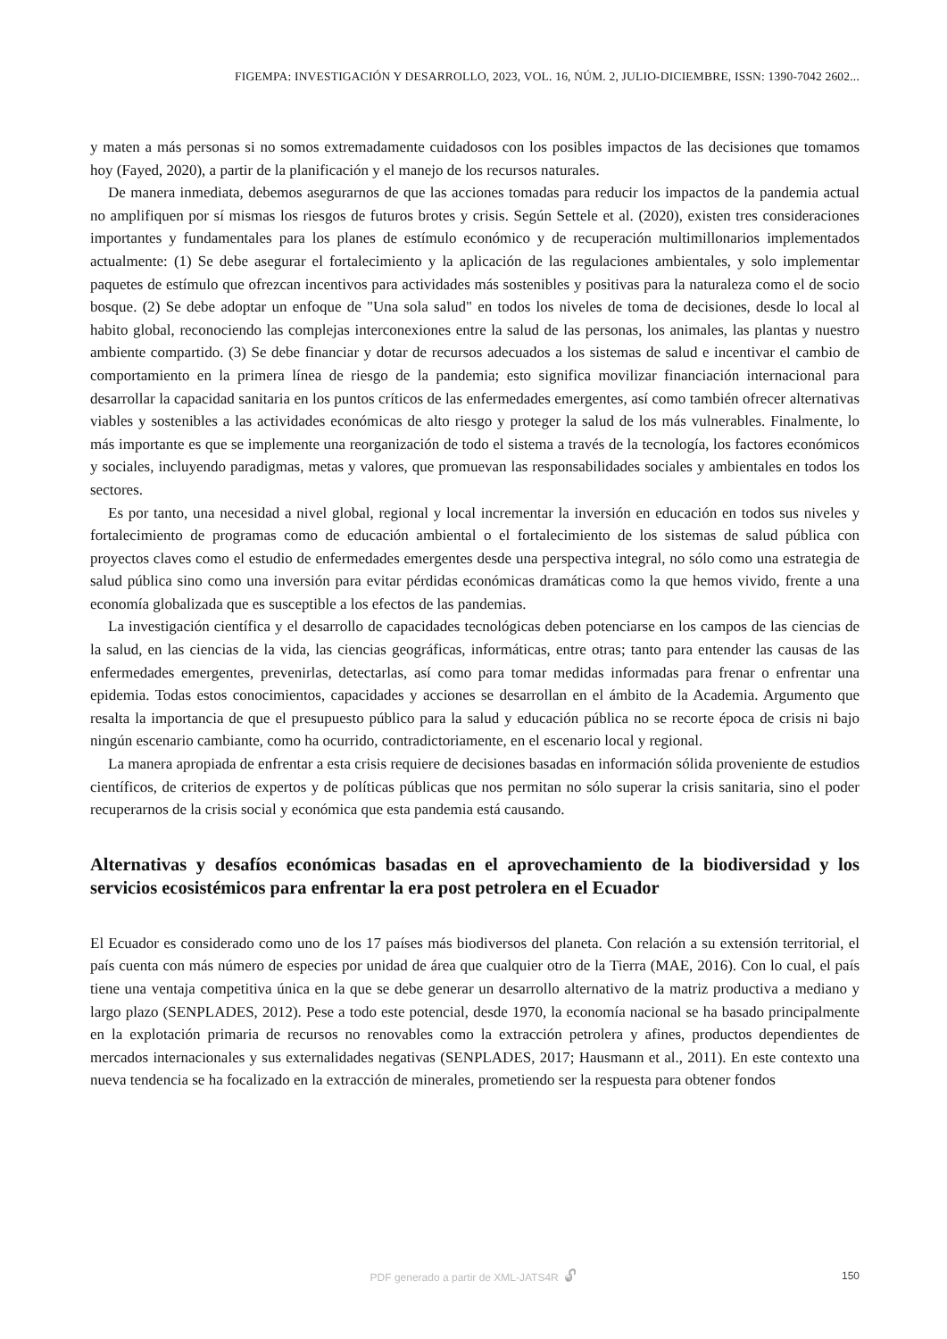FIGEMPA: INVESTIGACIÓN Y DESARROLLO, 2023, VOL. 16, NÚM. 2, JULIO-DICIEMBRE, ISSN: 1390-7042 2602...
y maten a más personas si no somos extremadamente cuidadosos con los posibles impactos de las decisiones que tomamos hoy (Fayed, 2020), a partir de la planificación y el manejo de los recursos naturales.
De manera inmediata, debemos asegurarnos de que las acciones tomadas para reducir los impactos de la pandemia actual no amplifiquen por sí mismas los riesgos de futuros brotes y crisis. Según Settele et al. (2020), existen tres consideraciones importantes y fundamentales para los planes de estímulo económico y de recuperación multimillonarios implementados actualmente: (1) Se debe asegurar el fortalecimiento y la aplicación de las regulaciones ambientales, y solo implementar paquetes de estímulo que ofrezcan incentivos para actividades más sostenibles y positivas para la naturaleza como el de socio bosque. (2) Se debe adoptar un enfoque de "Una sola salud" en todos los niveles de toma de decisiones, desde lo local al habito global, reconociendo las complejas interconexiones entre la salud de las personas, los animales, las plantas y nuestro ambiente compartido. (3) Se debe financiar y dotar de recursos adecuados a los sistemas de salud e incentivar el cambio de comportamiento en la primera línea de riesgo de la pandemia; esto significa movilizar financiación internacional para desarrollar la capacidad sanitaria en los puntos críticos de las enfermedades emergentes, así como también ofrecer alternativas viables y sostenibles a las actividades económicas de alto riesgo y proteger la salud de los más vulnerables. Finalmente, lo más importante es que se implemente una reorganización de todo el sistema a través de la tecnología, los factores económicos y sociales, incluyendo paradigmas, metas y valores, que promuevan las responsabilidades sociales y ambientales en todos los sectores.
Es por tanto, una necesidad a nivel global, regional y local incrementar la inversión en educación en todos sus niveles y fortalecimiento de programas como de educación ambiental o el fortalecimiento de los sistemas de salud pública con proyectos claves como el estudio de enfermedades emergentes desde una perspectiva integral, no sólo como una estrategia de salud pública sino como una inversión para evitar pérdidas económicas dramáticas como la que hemos vivido, frente a una economía globalizada que es susceptible a los efectos de las pandemias.
La investigación científica y el desarrollo de capacidades tecnológicas deben potenciarse en los campos de las ciencias de la salud, en las ciencias de la vida, las ciencias geográficas, informáticas, entre otras; tanto para entender las causas de las enfermedades emergentes, prevenirlas, detectarlas, así como para tomar medidas informadas para frenar o enfrentar una epidemia. Todas estos conocimientos, capacidades y acciones se desarrollan en el ámbito de la Academia. Argumento que resalta la importancia de que el presupuesto público para la salud y educación pública no se recorte época de crisis ni bajo ningún escenario cambiante, como ha ocurrido, contradictoriamente, en el escenario local y regional.
La manera apropiada de enfrentar a esta crisis requiere de decisiones basadas en información sólida proveniente de estudios científicos, de criterios de expertos y de políticas públicas que nos permitan no sólo superar la crisis sanitaria, sino el poder recuperarnos de la crisis social y económica que esta pandemia está causando.
Alternativas y desafíos económicas basadas en el aprovechamiento de la biodiversidad y los servicios ecosistémicos para enfrentar la era post petrolera en el Ecuador
El Ecuador es considerado como uno de los 17 países más biodiversos del planeta. Con relación a su extensión territorial, el país cuenta con más número de especies por unidad de área que cualquier otro de la Tierra (MAE, 2016). Con lo cual, el país tiene una ventaja competitiva única en la que se debe generar un desarrollo alternativo de la matriz productiva a mediano y largo plazo (SENPLADES, 2012). Pese a todo este potencial, desde 1970, la economía nacional se ha basado principalmente en la explotación primaria de recursos no renovables como la extracción petrolera y afines, productos dependientes de mercados internacionales y sus externalidades negativas (SENPLADES, 2017; Hausmann et al., 2011). En este contexto una nueva tendencia se ha focalizado en la extracción de minerales, prometiendo ser la respuesta para obtener fondos
PDF generado a partir de XML-JATS4R 🔓︎ 150